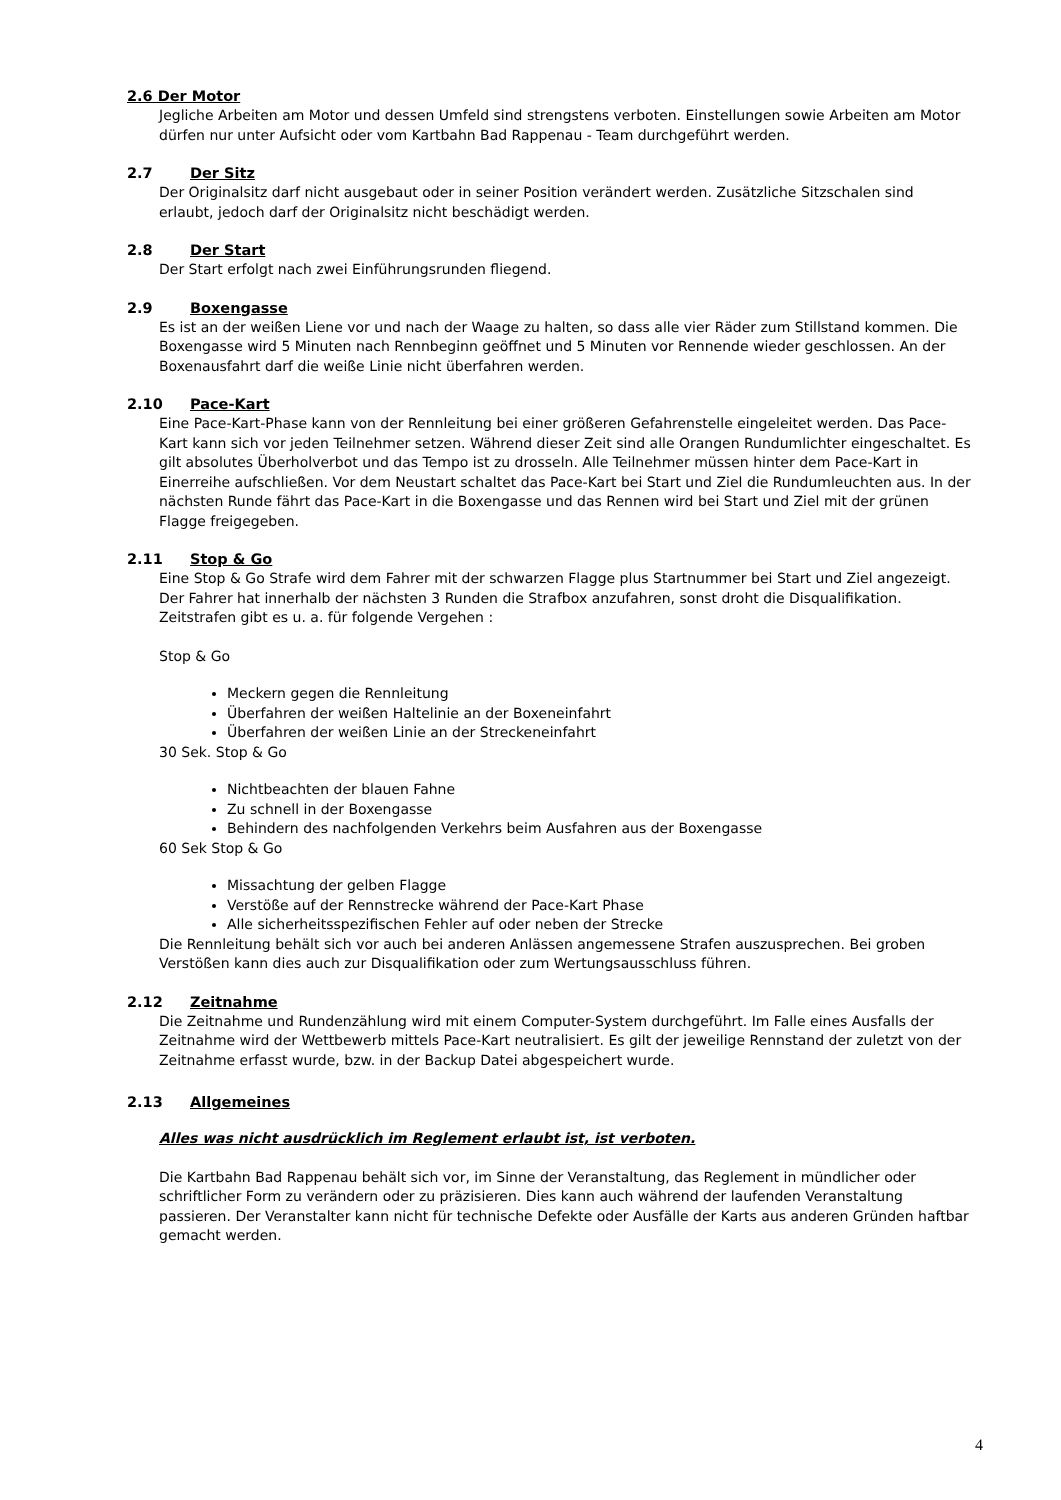2.6 Der Motor
Jegliche Arbeiten am Motor und dessen Umfeld sind strengstens verboten. Einstellungen sowie Arbeiten am Motor dürfen nur unter Aufsicht oder vom Kartbahn Bad Rappenau - Team durchgeführt werden.
2.7 Der Sitz
Der Originalsitz darf nicht ausgebaut oder in seiner Position verändert werden. Zusätzliche Sitzschalen sind erlaubt, jedoch darf der Originalsitz nicht beschädigt werden.
2.8 Der Start
Der Start erfolgt nach zwei Einführungsrunden fliegend.
2.9 Boxengasse
Es ist an der weißen Liene vor und nach der Waage zu halten, so dass alle vier Räder zum Stillstand kommen. Die Boxengasse wird 5 Minuten nach Rennbeginn geöffnet und 5 Minuten vor Rennende wieder geschlossen. An der Boxenausfahrt darf die weiße Linie nicht überfahren werden.
2.10 Pace-Kart
Eine Pace-Kart-Phase kann von der Rennleitung bei einer größeren Gefahrenstelle eingeleitet werden. Das Pace-Kart kann sich vor jeden Teilnehmer setzen. Während dieser Zeit sind alle Orangen Rundumlichter eingeschaltet. Es gilt absolutes Überholverbot und das Tempo ist zu drosseln. Alle Teilnehmer müssen hinter dem Pace-Kart in Einerreihe aufschließen. Vor dem Neustart schaltet das Pace-Kart bei Start und Ziel die Rundumleuchten aus. In der nächsten Runde fährt das Pace-Kart in die Boxengasse und das Rennen wird bei Start und Ziel mit der grünen Flagge freigegeben.
2.11 Stop & Go
Eine Stop & Go Strafe wird dem Fahrer mit der schwarzen Flagge plus Startnummer bei Start und Ziel angezeigt. Der Fahrer hat innerhalb der nächsten 3 Runden die Strafbox anzufahren, sonst droht die Disqualifikation. Zeitstrafen gibt es u. a. für folgende Vergehen :
Stop & Go
Meckern gegen die Rennleitung
Überfahren der weißen Haltelinie an der Boxeneinfahrt
Überfahren der weißen Linie an der Streckeneinfahrt
30 Sek. Stop & Go
Nichtbeachten der blauen Fahne
Zu schnell in der Boxengasse
Behindern des nachfolgenden Verkehrs beim Ausfahren aus der Boxengasse
60 Sek Stop & Go
Missachtung der gelben Flagge
Verstöße auf der Rennstrecke während der Pace-Kart Phase
Alle sicherheitsspezifischen Fehler auf oder neben der Strecke
Die Rennleitung behält sich vor auch bei anderen Anlässen angemessene Strafen auszusprechen. Bei groben Verstößen kann dies auch zur Disqualifikation oder zum Wertungsausschluss führen.
2.12 Zeitnahme
Die Zeitnahme und Rundenzählung wird mit einem Computer-System durchgeführt. Im Falle eines Ausfalls der Zeitnahme wird der Wettbewerb mittels Pace-Kart neutralisiert. Es gilt der jeweilige Rennstand der zuletzt von der Zeitnahme erfasst wurde, bzw. in der Backup Datei abgespeichert wurde.
2.13 Allgemeines
Alles was nicht ausdrücklich im Reglement erlaubt ist, ist verboten.
Die Kartbahn Bad Rappenau behält sich vor, im Sinne der Veranstaltung, das Reglement in mündlicher oder schriftlicher Form zu verändern oder zu präzisieren. Dies kann auch während der laufenden Veranstaltung passieren. Der Veranstalter kann nicht für technische Defekte oder Ausfälle der Karts aus anderen Gründen haftbar gemacht werden.
4